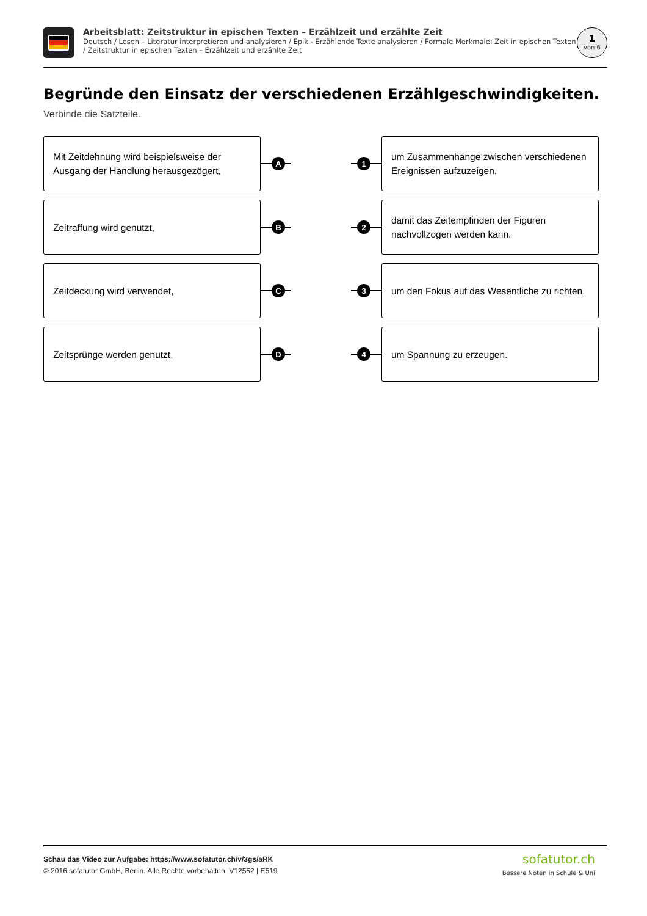Arbeitsblatt: Zeitstruktur in epischen Texten – Erzählzeit und erzählte Zeit
Deutsch / Lesen – Literatur interpretieren und analysieren / Epik - Erzählende Texte analysieren / Formale Merkmale: Zeit in epischen Texten / Zeitstruktur in epischen Texten – Erzählzeit und erzählte Zeit
1
von 6
Begründe den Einsatz der verschiedenen Erzählgeschwindigkeiten.
Verbinde die Satzteile.
Mit Zeitdehnung wird beispielsweise der Ausgang der Handlung herausgezögert,
A 1
um Zusammenhänge zwischen verschiedenen Ereignissen aufzuzeigen.
Zeitraffung wird genutzt,
B 2
damit das Zeitempfinden der Figuren nachvollzogen werden kann.
Zeitdeckung wird verwendet,
C 3
um den Fokus auf das Wesentliche zu richten.
Zeitsprünge werden genutzt,
D 4
um Spannung zu erzeugen.
Schau das Video zur Aufgabe: https://www.sofatutor.ch/v/3gs/aRK
© 2016 sofatutor GmbH, Berlin. Alle Rechte vorbehalten. V12552 | E519
sofatutor.ch
Bessere Noten in Schule & Uni